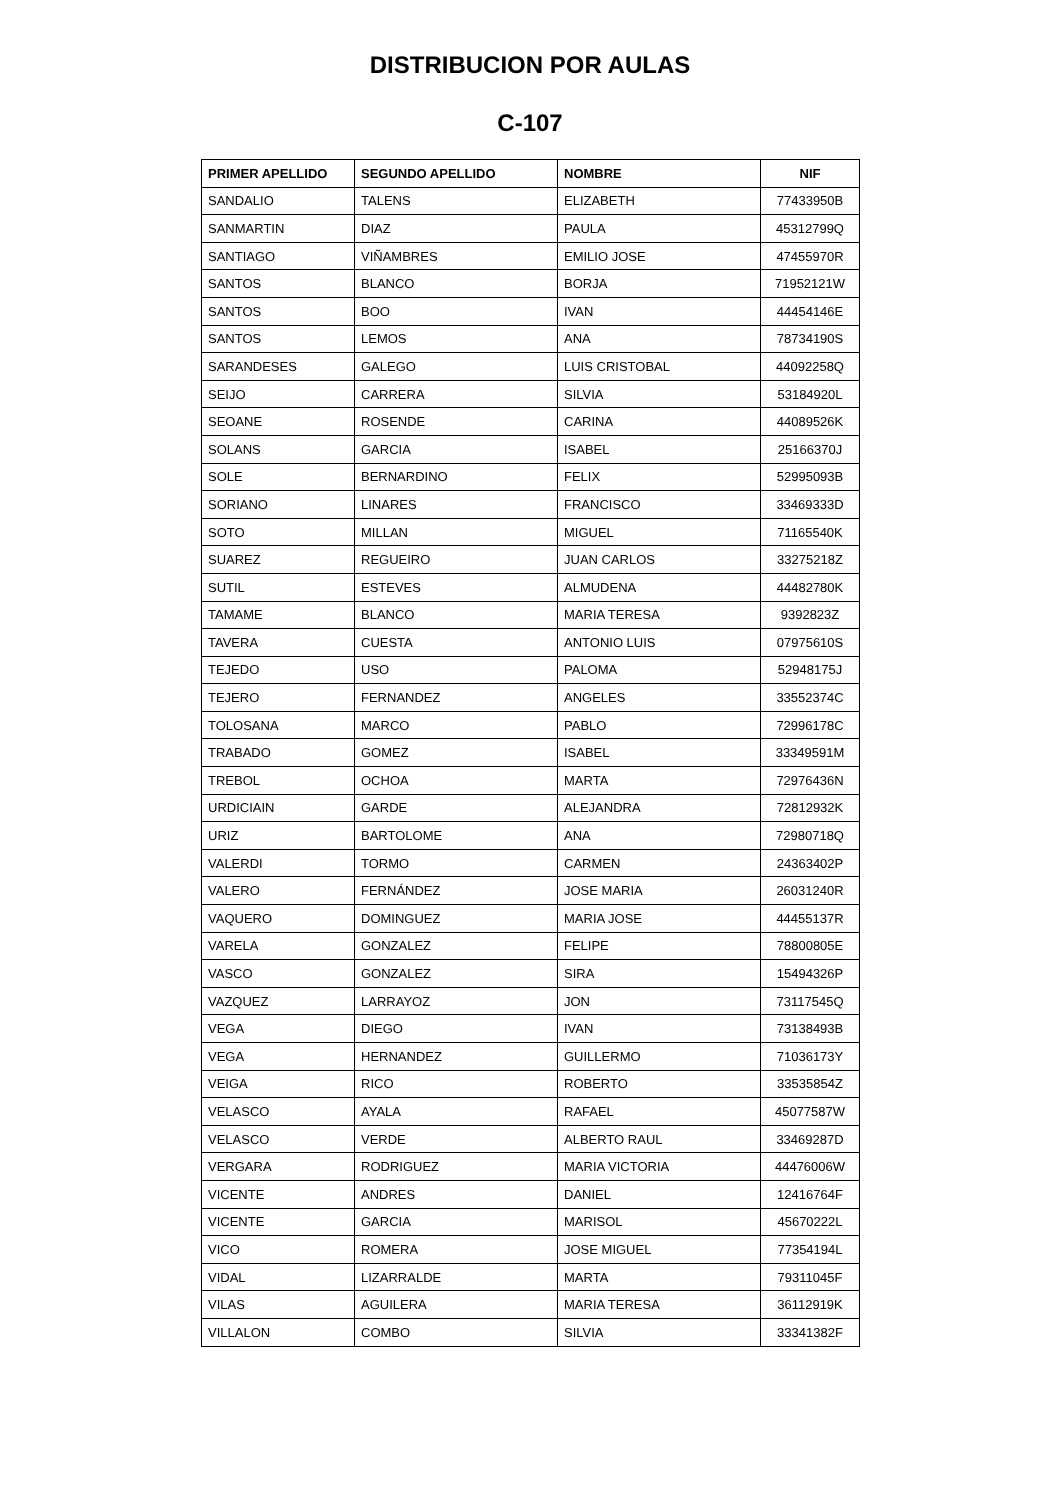DISTRIBUCION POR AULAS
C-107
| PRIMER APELLIDO | SEGUNDO APELLIDO | NOMBRE | NIF |
| --- | --- | --- | --- |
| SANDALIO | TALENS | ELIZABETH | 77433950B |
| SANMARTIN | DIAZ | PAULA | 45312799Q |
| SANTIAGO | VIÑAMBRES | EMILIO JOSE | 47455970R |
| SANTOS | BLANCO | BORJA | 71952121W |
| SANTOS | BOO | IVAN | 44454146E |
| SANTOS | LEMOS | ANA | 78734190S |
| SARANDESES | GALEGO | LUIS CRISTOBAL | 44092258Q |
| SEIJO | CARRERA | SILVIA | 53184920L |
| SEOANE | ROSENDE | CARINA | 44089526K |
| SOLANS | GARCIA | ISABEL | 25166370J |
| SOLE | BERNARDINO | FELIX | 52995093B |
| SORIANO | LINARES | FRANCISCO | 33469333D |
| SOTO | MILLAN | MIGUEL | 71165540K |
| SUAREZ | REGUEIRO | JUAN CARLOS | 33275218Z |
| SUTIL | ESTEVES | ALMUDENA | 44482780K |
| TAMAME | BLANCO | MARIA TERESA | 9392823Z |
| TAVERA | CUESTA | ANTONIO LUIS | 07975610S |
| TEJEDO | USO | PALOMA | 52948175J |
| TEJERO | FERNANDEZ | ANGELES | 33552374C |
| TOLOSANA | MARCO | PABLO | 72996178C |
| TRABADO | GOMEZ | ISABEL | 33349591M |
| TREBOL | OCHOA | MARTA | 72976436N |
| URDICIAIN | GARDE | ALEJANDRA | 72812932K |
| URIZ | BARTOLOME | ANA | 72980718Q |
| VALERDI | TORMO | CARMEN | 24363402P |
| VALERO | FERNÁNDEZ | JOSE MARIA | 26031240R |
| VAQUERO | DOMINGUEZ | MARIA JOSE | 44455137R |
| VARELA | GONZALEZ | FELIPE | 78800805E |
| VASCO | GONZALEZ | SIRA | 15494326P |
| VAZQUEZ | LARRAYOZ | JON | 73117545Q |
| VEGA | DIEGO | IVAN | 73138493B |
| VEGA | HERNANDEZ | GUILLERMO | 71036173Y |
| VEIGA | RICO | ROBERTO | 33535854Z |
| VELASCO | AYALA | RAFAEL | 45077587W |
| VELASCO | VERDE | ALBERTO RAUL | 33469287D |
| VERGARA | RODRIGUEZ | MARIA VICTORIA | 44476006W |
| VICENTE | ANDRES | DANIEL | 12416764F |
| VICENTE | GARCIA | MARISOL | 45670222L |
| VICO | ROMERA | JOSE MIGUEL | 77354194L |
| VIDAL | LIZARRALDE | MARTA | 79311045F |
| VILAS | AGUILERA | MARIA TERESA | 36112919K |
| VILLALON | COMBO | SILVIA | 33341382F |